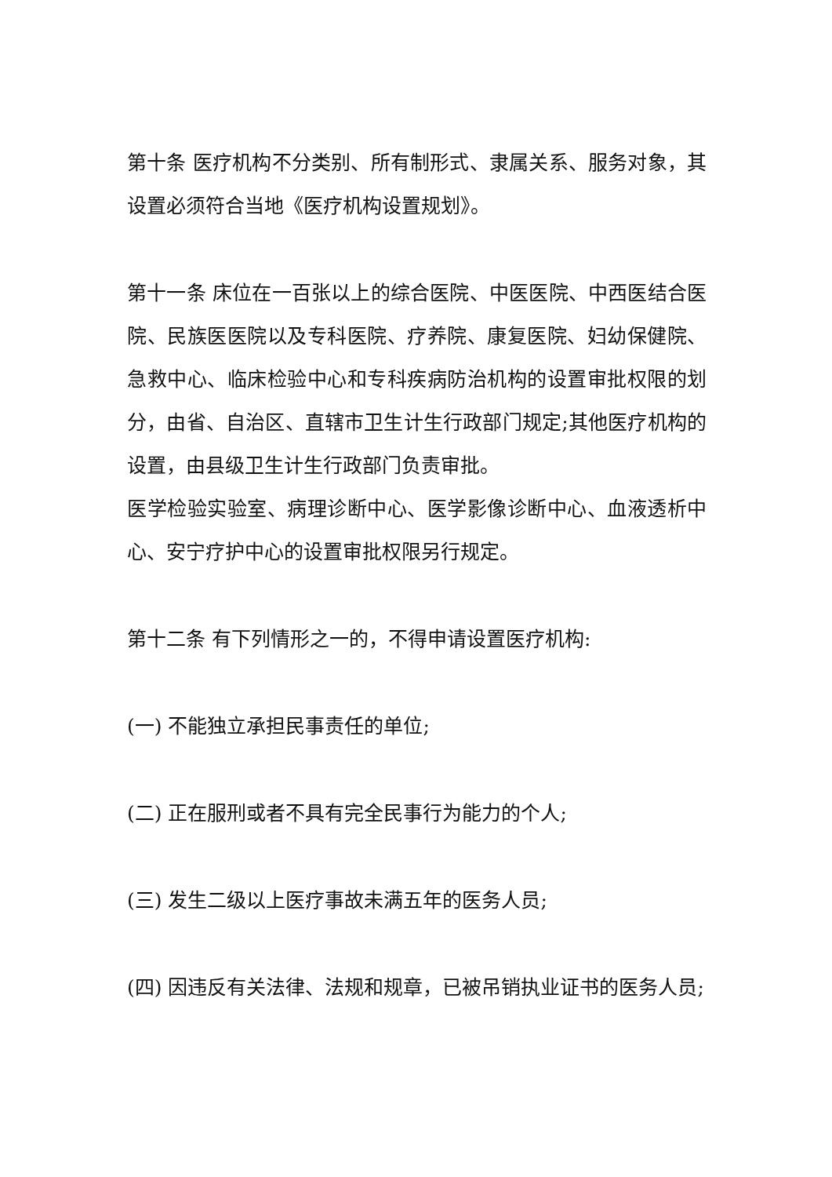第十条 医疗机构不分类别、所有制形式、隶属关系、服务对象，其设置必须符合当地《医疗机构设置规划》。
第十一条 床位在一百张以上的综合医院、中医医院、中西医结合医院、民族医医院以及专科医院、疗养院、康复医院、妇幼保健院、急救中心、临床检验中心和专科疾病防治机构的设置审批权限的划分，由省、自治区、直辖市卫生计生行政部门规定;其他医疗机构的设置，由县级卫生计生行政部门负责审批。
医学检验实验室、病理诊断中心、医学影像诊断中心、血液透析中心、安宁疗护中心的设置审批权限另行规定。
第十二条 有下列情形之一的，不得申请设置医疗机构:
(一) 不能独立承担民事责任的单位;
(二) 正在服刑或者不具有完全民事行为能力的个人;
(三) 发生二级以上医疗事故未满五年的医务人员;
(四) 因违反有关法律、法规和规章，已被吊销执业证书的医务人员;